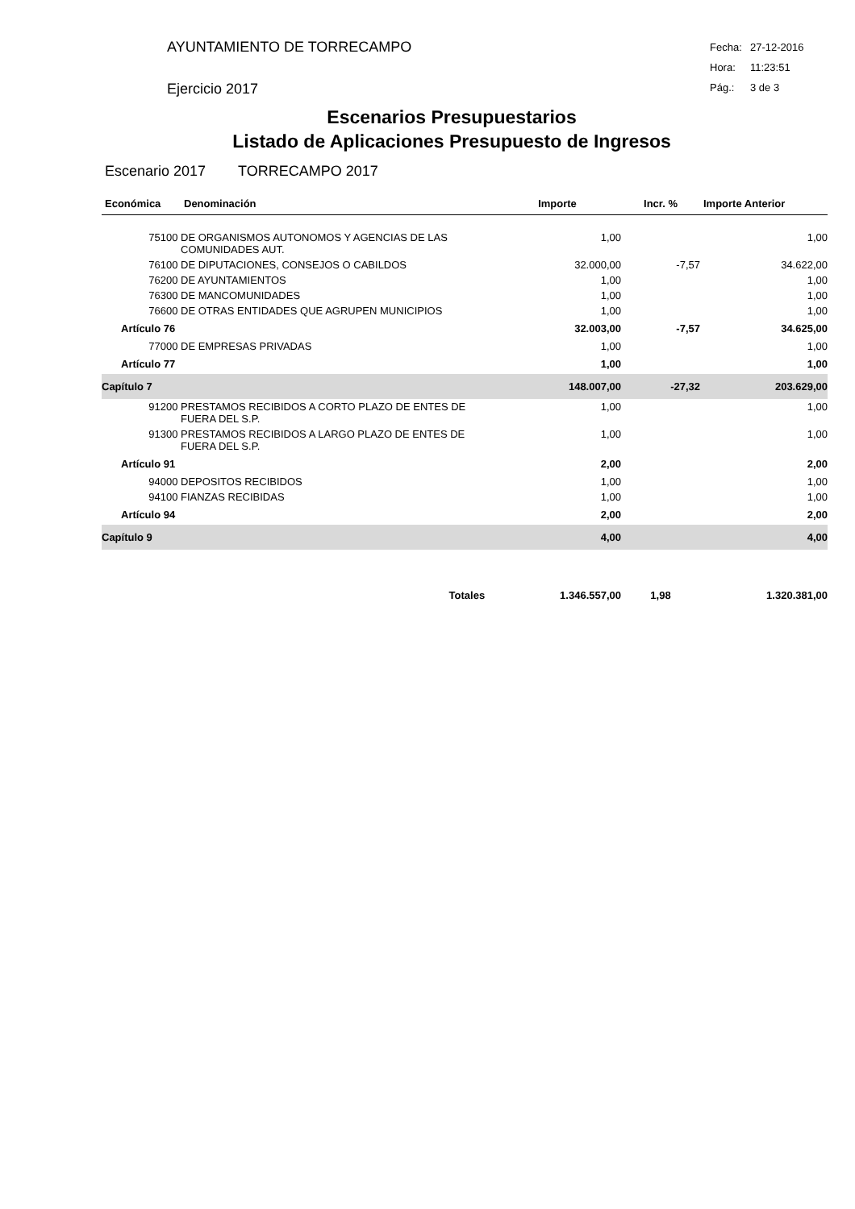AYUNTAMIENTO DE TORRECAMPO
Ejercicio 2017
Fecha: 27-12-2016
Hora: 11:23:51
Pág.: 3 de 3
Escenarios Presupuestarios
Listado de Aplicaciones Presupuesto de Ingresos
Escenario 2017 TORRECAMPO 2017
| Económica | Denominación | Importe | Incr. % | Importe Anterior |
| --- | --- | --- | --- | --- |
| 75100 | DE ORGANISMOS AUTONOMOS Y AGENCIAS DE LAS COMUNIDADES AUT. | 1,00 | | 1,00 |
| 76100 | DE DIPUTACIONES, CONSEJOS O CABILDOS | 32.000,00 | -7,57 | 34.622,00 |
| 76200 | DE AYUNTAMIENTOS | 1,00 | | 1,00 |
| 76300 | DE MANCOMUNIDADES | 1,00 | | 1,00 |
| 76600 | DE OTRAS ENTIDADES QUE AGRUPEN MUNICIPIOS | 1,00 | | 1,00 |
| Artículo 76 | | 32.003,00 | -7,57 | 34.625,00 |
| 77000 | DE EMPRESAS PRIVADAS | 1,00 | | 1,00 |
| Artículo 77 | | 1,00 | | 1,00 |
| Capítulo 7 | | 148.007,00 | -27,32 | 203.629,00 |
| 91200 | PRESTAMOS RECIBIDOS A CORTO PLAZO DE ENTES DE FUERA DEL S.P. | 1,00 | | 1,00 |
| 91300 | PRESTAMOS RECIBIDOS A LARGO PLAZO DE ENTES DE FUERA DEL S.P. | 1,00 | | 1,00 |
| Artículo 91 | | 2,00 | | 2,00 |
| 94000 | DEPOSITOS RECIBIDOS | 1,00 | | 1,00 |
| 94100 | FIANZAS RECIBIDAS | 1,00 | | 1,00 |
| Artículo 94 | | 2,00 | | 2,00 |
| Capítulo 9 | | 4,00 | | 4,00 |
| Totales | | 1.346.557,00 | 1,98 | 1.320.381,00 |